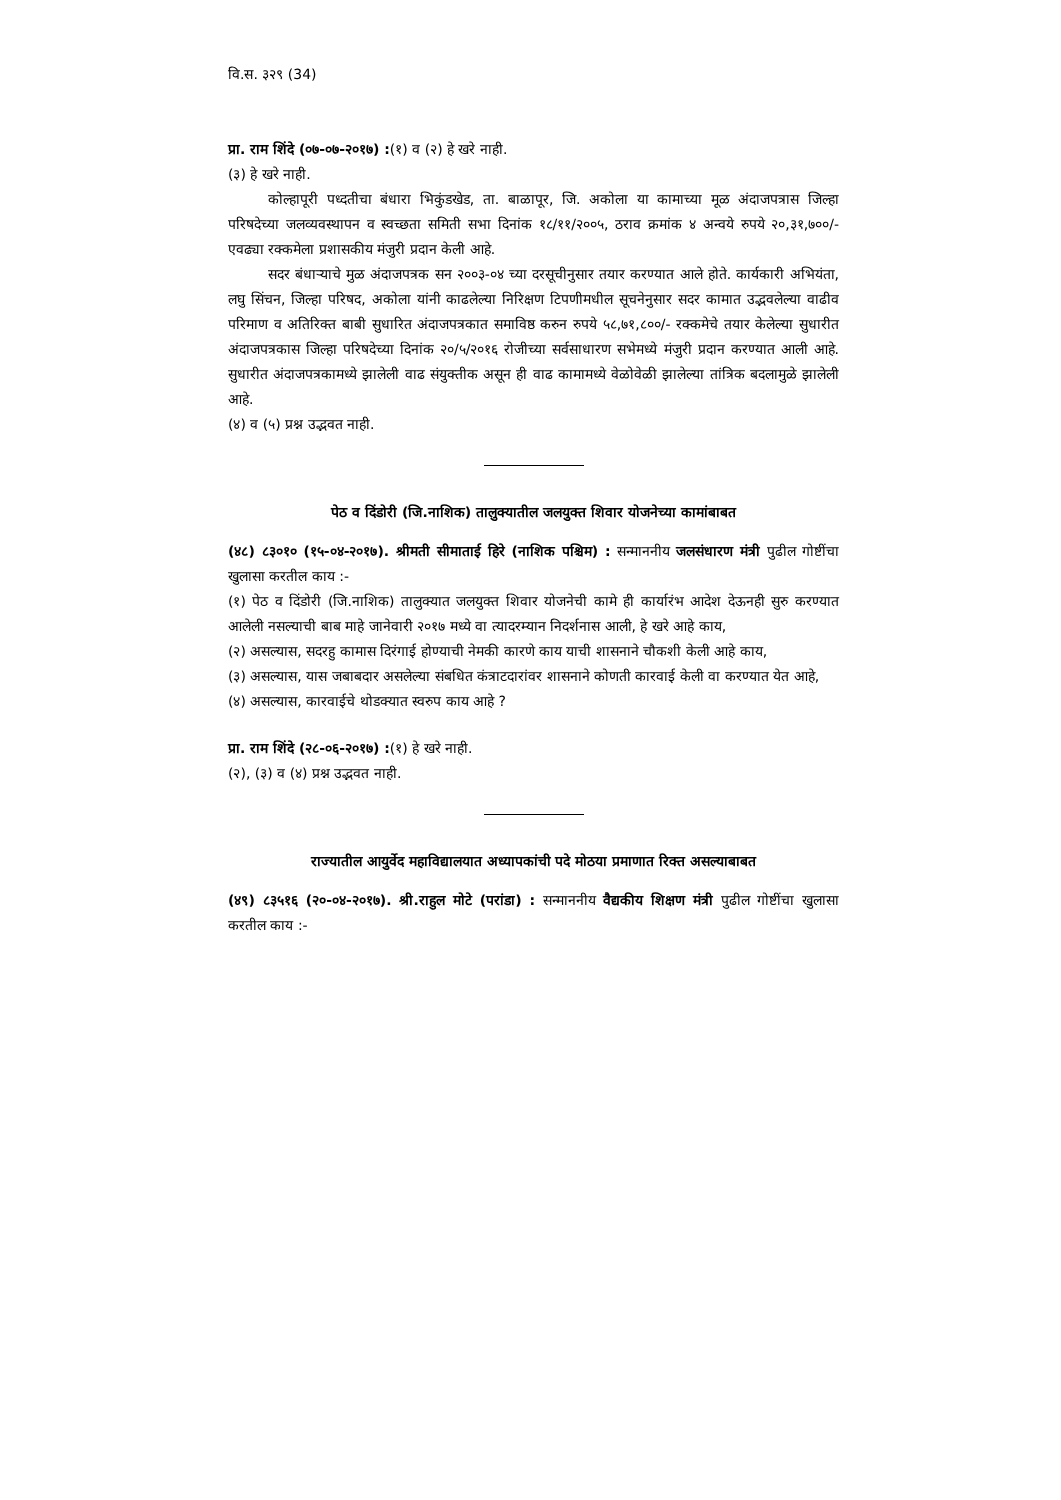वि.स. ३२९ (34)
प्रा. राम शिंदे (०७-०७-२०१७) :(१) व (२) हे खरे नाही.
(३) हे खरे नाही.
कोल्हापूरी पध्दतीचा बंधारा भिकुंडखेड, ता. बाळापूर, जि. अकोला या कामाच्या मूळ अंदाजपत्रास जिल्हा परिषदेच्या जलव्यवस्थापन व स्वच्छता समिती सभा दिनांक १८/११/२००५, ठराव क्रमांक ४ अन्वये रुपये २०,३१,७००/- एवढ्या रक्कमेला प्रशासकीय मंजुरी प्रदान केली आहे.
सदर बंधाऱ्याचे मुळ अंदाजपत्रक सन २००३-०४ च्या दरसूचीनुसार तयार करण्यात आले होते. कार्यकारी अभियंता, लघु सिंचन, जिल्हा परिषद, अकोला यांनी काढलेल्या निरिक्षण टिपणीमधील सूचनेनुसार सदर कामात उद्भवलेल्या वाढीव परिमाण व अतिरिक्त बाबी सुधारित अंदाजपत्रकात समाविष्ठ करुन रुपये ५८,७१,८००/- रक्कमेचे तयार केलेल्या सुधारीत अंदाजपत्रकास जिल्हा परिषदेच्या दिनांक २०/५/२०१६ रोजीच्या सर्वसाधारण सभेमध्ये मंजुरी प्रदान करण्यात आली आहे. सुधारीत अंदाजपत्रकामध्ये झालेली वाढ संयुक्तीक असून ही वाढ कामामध्ये वेळोवेळी झालेल्या तांत्रिक बदलामुळे झालेली आहे.
(४) व (५) प्रश्न उद्भवत नाही.
पेठ व दिंडोरी (जि.नाशिक) तालुक्यातील जलयुक्त शिवार योजनेच्या कामांबाबत
(४८) ८३०१० (१५-०४-२०१७). श्रीमती सीमाताई हिरे (नाशिक पश्चिम) : सन्माननीय जलसंधारण मंत्री पुढील गोष्टींचा खुलासा करतील काय :-
(१) पेठ व दिंडोरी (जि.नाशिक) तालुक्यात जलयुक्त शिवार योजनेची कामे ही कार्यारंभ आदेश देऊनही सुरु करण्यात आलेली नसल्याची बाब माहे जानेवारी २०१७ मध्ये वा त्यादरम्यान निदर्शनास आली, हे खरे आहे काय,
(२) असल्यास, सदरहु कामास दिरंगाई होण्याची नेमकी कारणे काय याची शासनाने चौकशी केली आहे काय,
(३) असल्यास, यास जबाबदार असलेल्या संबधित कंत्राटदारांवर शासनाने कोणती कारवाई केली वा करण्यात येत आहे,
(४) असल्यास, कारवाईचे थोडक्यात स्वरुप काय आहे ?
प्रा. राम शिंदे (२८-०६-२०१७) :(१) हे खरे नाही.
(२), (३) व (४) प्रश्न उद्भवत नाही.
राज्यातील आयुर्वेद महाविद्यालयात अध्यापकांची पदे मोठया प्रमाणात रिक्त असल्याबाबत
(४९) ८३५१६ (२०-०४-२०१७). श्री.राहुल मोटे (परांडा) : सन्माननीय वैद्यकीय शिक्षण मंत्री पुढील गोष्टींचा खुलासा करतील काय :-